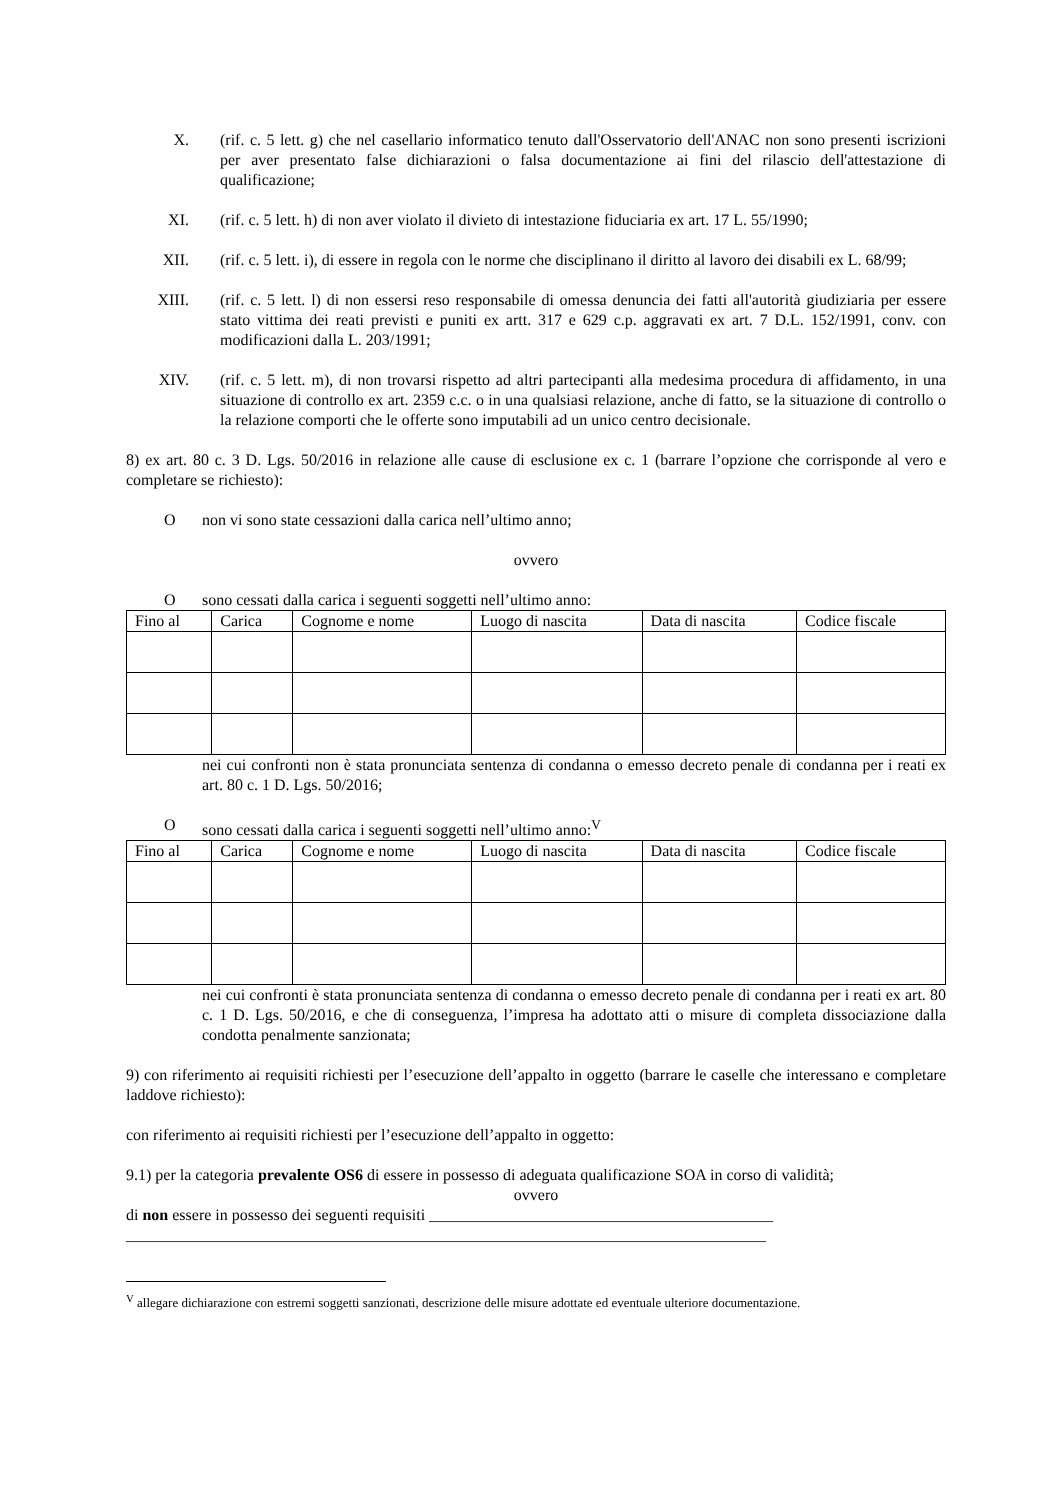X. (rif. c. 5 lett. g) che nel casellario informatico tenuto dall'Osservatorio dell'ANAC non sono presenti iscrizioni per aver presentato false dichiarazioni o falsa documentazione ai fini del rilascio dell'attestazione di qualificazione;
XI. (rif. c. 5 lett. h) di non aver violato il divieto di intestazione fiduciaria ex art. 17 L. 55/1990;
XII. (rif. c. 5 lett. i), di essere in regola con le norme che disciplinano il diritto al lavoro dei disabili ex L. 68/99;
XIII. (rif. c. 5 lett. l) di non essersi reso responsabile di omessa denuncia dei fatti all'autorità giudiziaria per essere stato vittima dei reati previsti e puniti ex artt. 317 e 629 c.p. aggravati ex art. 7 D.L. 152/1991, conv. con modificazioni dalla L. 203/1991;
XIV. (rif. c. 5 lett. m), di non trovarsi rispetto ad altri partecipanti alla medesima procedura di affidamento, in una situazione di controllo ex art. 2359 c.c. o in una qualsiasi relazione, anche di fatto, se la situazione di controllo o la relazione comporti che le offerte sono imputabili ad un unico centro decisionale.
8) ex art. 80 c. 3 D. Lgs. 50/2016 in relazione alle cause di esclusione ex c. 1 (barrare l’opzione che corrisponde al vero e completare se richiesto):
Onon vi sono state cessazioni dalla carica nell’ultimo anno;
ovvero
Osono cessati dalla carica i seguenti soggetti nell’ultimo anno:
| Fino al | Carica | Cognome e nome | Luogo di nascita | Data di nascita | Codice fiscale |
nei cui confronti non è stata pronunciata sentenza di condanna o emesso decreto penale di condanna per i reati ex art. 80 c. 1 D. Lgs. 50/2016;
Osono cessati dalla carica i seguenti soggetti nell’ultimo anno:<sup>V</sup>
| Fino al | Carica | Cognome e nome | Luogo di nascita | Data di nascita | Codice fiscale |
nei cui confronti è stata pronunciata sentenza di condanna o emesso decreto penale di condanna per i reati ex art. 80 c. 1 D. Lgs. 50/2016, e che di conseguenza, l’impresa ha adottato atti o misure di completa dissociazione dalla condotta penalmente sanzionata;
9) con riferimento ai requisiti richiesti per l’esecuzione dell’appalto in oggetto (barrare le caselle che interessano e completare laddove richiesto):
con riferimento ai requisiti richiesti per l’esecuzione dell’appalto in oggetto:
9.1) per la categoria prevalente OS6 di essere in possesso di adeguata qualificazione SOA in corso di validità;
ovvero
di non essere in possesso dei seguenti requisiti ___________________________________________
________________________________________________________________________________
<sup>V</sup> allegare dichiarazione con estremi soggetti sanzionati, descrizione delle misure adottate ed eventuale ulteriore documentazione.